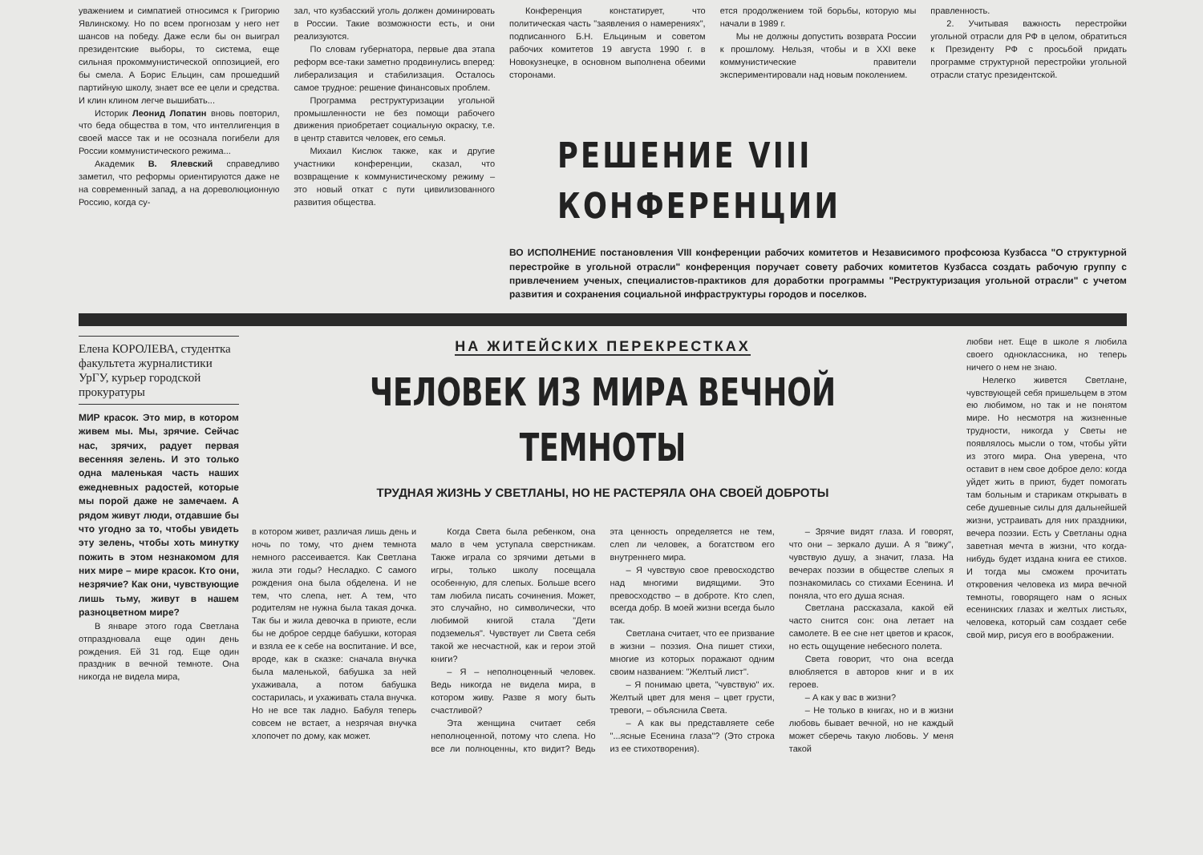уважением и симпатией относимся к Григорию Явлинскому. Но по всем прогнозам у него нет шансов на победу. Даже если бы он выиграл президентские выборы, то система, еще сильная прокоммунистической оппозицией, его бы смела. А Борис Ельцин, сам прошедший партийную школу, знает все ее цели и средства. И клин клином легче вышибать...
Историк Леонид Лопатин вновь повторил, что беда общества в том, что интеллигенция в своей массе так и не осознала погибели для России коммунистического режима...
Академик В. Ялевский справедливо заметил, что реформы ориентируются даже не на современный запад, а на дореволюционную Россию, когда су-
зал, что кузбасский уголь должен доминировать в России. Такие возможности есть, и они реализуются.
По словам губернатора, первые два этапа реформ все-таки заметно продвинулись вперед: либерализация и стабилизация. Осталось самое трудное: решение финансовых проблем.
Программа реструктуризации угольной промышленности не без помощи рабочего движения приобретает социальную окраску, т.е. в центр ставится человек, его семья.
Михаил Кислюк также, как и другие участники конференции, сказал, что возвращение к коммунистическому режиму – это новый откат с пути цивилизованного развития общества.
Конференция констатирует, что политическая часть "заявления о намерениях", подписанного Б.Н. Ельциным и советом рабочих комитетов 19 августа 1990 г. в Новокузнецке, в основном выполнена обеими сторонами.
ется продолжением той борьбы, которую мы начали в 1989 г.
Мы не должны допустить возврата России к прошлому. Нельзя, чтобы и в XXI веке коммунистические правители экспериментировали над новым поколением.
правленность.
2. Учитывая важность перестройки угольной отрасли для РФ в целом, обратиться к Президенту РФ с просьбой придать программе структурной перестройки угольной отрасли статус президентской.
РЕШЕНИЕ VIII КОНФЕРЕНЦИИ
ВО ИСПОЛНЕНИЕ постановления VIII конференции рабочих комитетов и Независимого профсоюза Кузбасса "О структурной перестройке в угольной отрасли" конференция поручает совету рабочих комитетов Кузбасса создать рабочую группу с привлечением ученых, специалистов-практиков для доработки программы "Реструктуризация угольной отрасли" с учетом развития и сохранения социальной инфраструктуры городов и поселков.
Елена КОРОЛЕВА, студентка факультета журналистики УрГУ, курьер городской прокуратуры
МИР красок. Это мир, в котором живем мы. Мы, зрячие. Сейчас нас, зрячих, радует первая весенняя зелень. И это только одна маленькая часть наших ежедневных радостей, которые мы порой даже не замечаем. А рядом живут люди, отдавшие бы что угодно за то, чтобы увидеть эту зелень, чтобы хоть минутку пожить в этом незнакомом для них мире – мире красок. Кто они, незрячие? Как они, чувствующие лишь тьму, живут в нашем разноцветном мире?
В январе этого года Светлана отпраздновала еще один день рождения. Ей 31 год. Еще один праздник в вечной темноте. Она никогда не видела мира,
НА ЖИТЕЙСКИХ ПЕРЕКРЕСТКАХ
ЧЕЛОВЕК ИЗ МИРА ВЕЧНОЙ ТЕМНОТЫ
ТРУДНАЯ ЖИЗНЬ У СВЕТЛАНЫ, НО НЕ РАСТЕРЯЛА ОНА СВОЕЙ ДОБРОТЫ
в котором живет, различая лишь день и ночь по тому, что днем темнота немного рассеивается. Как Светлана жила эти годы? Несладко. С самого рождения она была обделена. И не тем, что слепа, нет. А тем, что родителям не нужна была такая дочка. Так бы и жила девочка в приюте, если бы не доброе сердце бабушки, которая и взяла ее к себе на воспитание. И все, вроде, как в сказке: сначала внучка была маленькой, бабушка за ней ухаживала, а потом бабушка состарилась, и ухаживать стала внучка. Но не все так ладно. Бабуля теперь совсем не встает, а незрячая внучка хлопочет по дому, как может.
Когда Света была ребенком, она мало в чем уступала сверстникам. Также играла со зрячими детьми в игры, только школу посещала особенную, для слепых. Больше всего там любила писать сочинения. Может, это случайно, но символически, что любимой книгой стала "Дети подземелья". Чувствует ли Света себя такой же несчастной, как и герои этой книги?
– Я – неполноценный человек. Ведь никогда не видела мира, в котором живу. Разве я могу быть счастливой?
Эта женщина считает себя неполноценной, потому что слепа. Но все ли полноценны, кто видит? Ведь эта ценность определяется не тем, слеп ли человек, а богатством его внутреннего мира.
– Я чувствую свое превосходство над многими видящими. Это превосходство – в доброте. Кто слеп, всегда добр. В моей жизни всегда было так.
Светлана считает, что ее призвание в жизни – поэзия. Она пишет стихи, многие из которых поражают одним своим названием: "Желтый лист".
– Я понимаю цвета, "чувствую" их. Желтый цвет для меня – цвет грусти, тревоги, – объяснила Света.
– А как вы представляете себе "...ясные Есенина глаза"? (Это строка из ее стихотворения).
– Зрячие видят глаза. И говорят, что они – зеркало души. А я "вижу", чувствую душу, а значит, глаза. На вечерах поэзии в обществе слепых я познакомилась со стихами Есенина. И поняла, что его душа ясная.
Светлана рассказала, какой ей часто снится сон: она летает на самолете. В ее сне нет цветов и красок, но есть ощущение небесного полета.
Света говорит, что она всегда влюбляется в авторов книг и в их героев.
– А как у вас в жизни?
– Не только в книгах, но и в жизни любовь бывает вечной, но не каждый может сберечь такую любовь. У меня такой
любви нет. Еще в школе я любила своего одноклассника, но теперь ничего о нем не знаю.
Нелегко живется Светлане, чувствующей себя пришельцем в этом ею любимом, но так и не понятом мире. Но несмотря на жизненные трудности, никогда у Светы не появлялось мысли о том, чтобы уйти из этого мира. Она уверена, что оставит в нем свое доброе дело: когда уйдет жить в приют, будет помогать там больным и старикам открывать в себе душевные силы для дальнейшей жизни, устраивать для них праздники, вечера поэзии. Есть у Светланы одна заветная мечта в жизни, что когда-нибудь будет издана книга ее стихов. И тогда мы сможем прочитать откровения человека из мира вечной темноты, говорящего нам о ясных есенинских глазах и желтых листьях, человека, который сам создает себе свой мир, рисуя его в воображении.